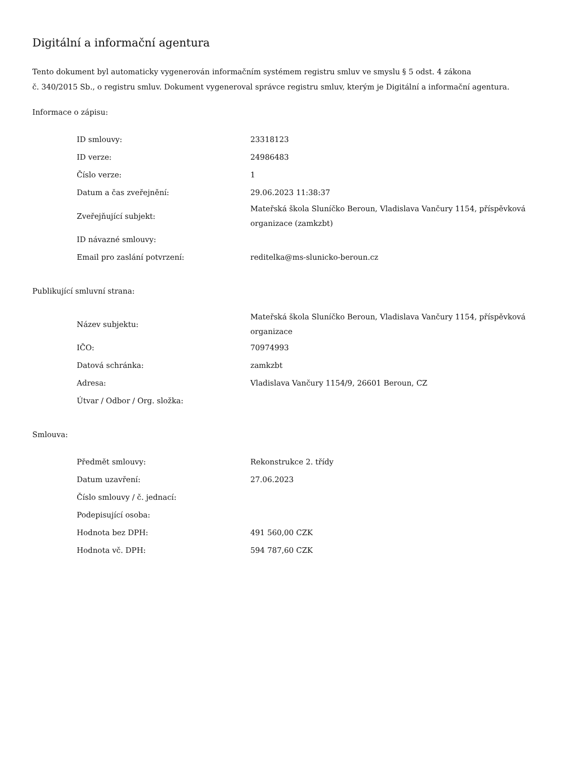Digitální a informační agentura
Tento dokument byl automaticky vygenerován informačním systémem registru smluv ve smyslu § 5 odst. 4 zákona
č. 340/2015 Sb., o registru smluv. Dokument vygeneroval správce registru smluv, kterým je Digitální a informační agentura.
Informace o zápisu:
| ID smlouvy: | 23318123 |
| ID verze: | 24986483 |
| Číslo verze: | 1 |
| Datum a čas zveřejnění: | 29.06.2023 11:38:37 |
| Zveřejňující subjekt: | Mateřská škola Sluníčko Beroun, Vladislava Vančury 1154, příspěvková organizace (zamkzbt) |
| ID návazné smlouvy: | |
| Email pro zaslání potvrzení: | reditelka@ms-slunicko-beroun.cz |
Publikující smluvní strana:
| Název subjektu: | Mateřská škola Sluníčko Beroun, Vladislava Vančury 1154, příspěvková organizace |
| IČO: | 70974993 |
| Datová schránka: | zamkzbt |
| Adresa: | Vladislava Vančury 1154/9, 26601 Beroun, CZ |
| Útvar / Odbor / Org. složka: | |
Smlouva:
| Předmět smlouvy: | Rekonstrukce 2. třídy |
| Datum uzavření: | 27.06.2023 |
| Číslo smlouvy / č. jednací: | |
| Podepisující osoba: | |
| Hodnota bez DPH: | 491 560,00 CZK |
| Hodnota vč. DPH: | 594 787,60 CZK |